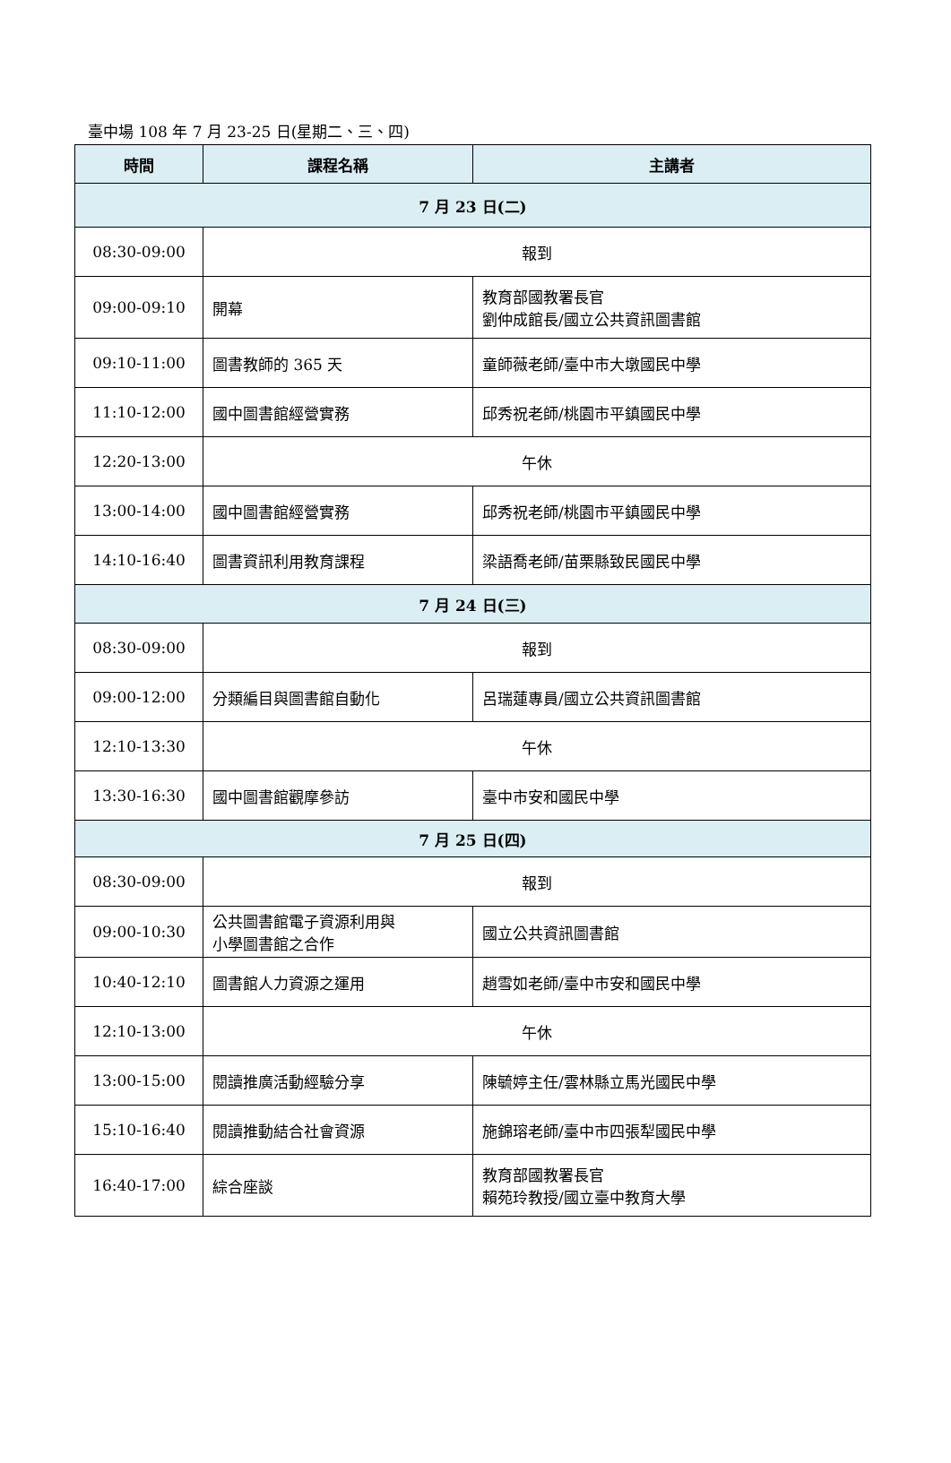臺中場 108 年 7 月 23-25 日(星期二、三、四)
| 時間 | 課程名稱 | 主講者 |
| --- | --- | --- |
| 7 月 23 日(二) | | |
| 08:30-09:00 | 報到 | |
| 09:00-09:10 | 開幕 | 教育部國教署長官 劉仲成館長/國立公共資訊圖書館 |
| 09:10-11:00 | 圖書教師的 365 天 | 童師薇老師/臺中市大墩國民中學 |
| 11:10-12:00 | 國中圖書館經營實務 | 邱秀祝老師/桃園市平鎮國民中學 |
| 12:20-13:00 | 午休 | |
| 13:00-14:00 | 國中圖書館經營實務 | 邱秀祝老師/桃園市平鎮國民中學 |
| 14:10-16:40 | 圖書資訊利用教育課程 | 梁語喬老師/苗栗縣致民國民中學 |
| 7 月 24 日(三) | | |
| 08:30-09:00 | 報到 | |
| 09:00-12:00 | 分類編目與圖書館自動化 | 呂瑞蓮專員/國立公共資訊圖書館 |
| 12:10-13:30 | 午休 | |
| 13:30-16:30 | 國中圖書館觀摩參訪 | 臺中市安和國民中學 |
| 7 月 25 日(四) | | |
| 08:30-09:00 | 報到 | |
| 09:00-10:30 | 公共圖書館電子資源利用與 小學圖書館之合作 | 國立公共資訊圖書館 |
| 10:40-12:10 | 圖書館人力資源之運用 | 趙雪如老師/臺中市安和國民中學 |
| 12:10-13:00 | 午休 | |
| 13:00-15:00 | 閱讀推廣活動經驗分享 | 陳毓婷主任/雲林縣立馬光國民中學 |
| 15:10-16:40 | 閱讀推動結合社會資源 | 施錦瑢老師/臺中市四張犁國民中學 |
| 16:40-17:00 | 綜合座談 | 教育部國教署長官 賴苑玲教授/國立臺中教育大學 |